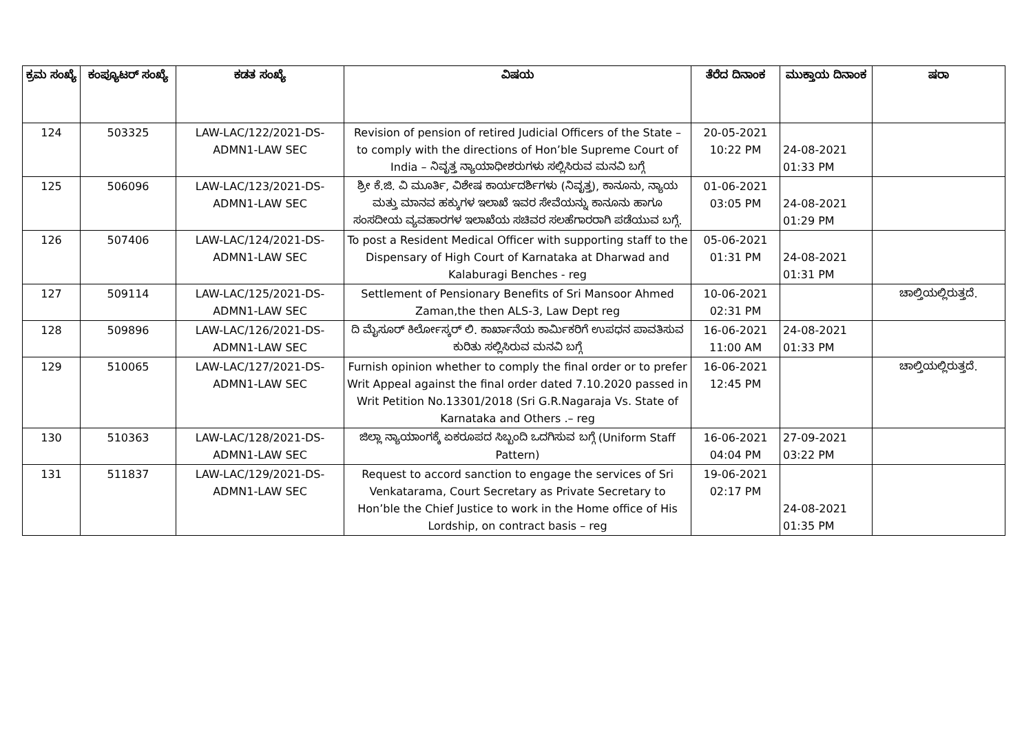| ಕ್ರಮ ಸಂಖ್ಯೆ | ಕಂಪ್ಯೂಟರ್ ಸಂಖ್ಯೆ | ಕಡತ ಸಂಖ್ಯೆ | ವಿಷಯ | ತೆರೆದ ದಿನಾಂಕ | ಮುಕ್ತಾಯ ದಿನಾಂಕ | ಷರಾ |
| --- | --- | --- | --- | --- | --- | --- |
| 124 | 503325 | LAW-LAC/122/2021-DS-ADMN1-LAW SEC | Revision of pension of retired Judicial Officers of the State – to comply with the directions of Hon’ble Supreme Court of India – ನಿವೃತ್ತ ನ್ಯಾಯಾಧೀಶರುಗಳು ಸಲ್ಲಿಸಿರುವ ಮನವಿ ಬಗ್ಗೆ | 20-05-2021 10:22 PM | 24-08-2021 01:33 PM | |
| 125 | 506096 | LAW-LAC/123/2021-DS-ADMN1-LAW SEC | ಶ್ರೀ ಕೆ.ಜಿ. ವಿ ಮೂರ್ತಿ, ವಿಶೇಷ ಕಾರ್ಯದರ್ಶಿಗಳು (ನಿವೃತ್ತ), ಕಾನೂನು, ನ್ಯಾಯ ಮತ್ತು ಮಾನವ ಹಕ್ಕುಗಳ ಇಲಾಖೆ ಇವರ ಸೇವೆಯನ್ನು ಕಾನೂನು ಹಾಗೂ ಸಂಸದೀಯ ವ್ಯವಹಾರಗಳ ಇಲಾಖೆಯ ಸಚಿವರ ಸಲಹೆಗಾರರಾಗಿ ಪಡೆಯುವ ಬಗ್ಗೆ. | 01-06-2021 03:05 PM | 24-08-2021 01:29 PM | |
| 126 | 507406 | LAW-LAC/124/2021-DS-ADMN1-LAW SEC | To post a Resident Medical Officer with supporting staff to the Dispensary of High Court of Karnataka at Dharwad and Kalaburagi Benches - reg | 05-06-2021 01:31 PM | 24-08-2021 01:31 PM | |
| 127 | 509114 | LAW-LAC/125/2021-DS-ADMN1-LAW SEC | Settlement of Pensionary Benefits of Sri Mansoor Ahmed Zaman,the then ALS-3, Law Dept reg | 10-06-2021 02:31 PM | | ಚಾಲ್ತಿಯಲ್ಲಿರುತ್ತದೆ. |
| 128 | 509896 | LAW-LAC/126/2021-DS-ADMN1-LAW SEC | ದಿ ಮೈಸೂರ್ ಕಿರ್ಲೋಸ್ಕರ್ ಲಿ. ಕಾರ್ಖಾನೆಯ ಕಾರ್ಮಿಕರಿಗೆ ಉಪಧನ ಪಾವತಿಸುವ ಕುರಿತು ಸಲ್ಲಿಸಿರುವ ಮನವಿ ಬಗ್ಗೆ | 16-06-2021 11:00 AM | 24-08-2021 01:33 PM | |
| 129 | 510065 | LAW-LAC/127/2021-DS-ADMN1-LAW SEC | Furnish opinion whether to comply the final order or to prefer Writ Appeal against the final order dated 7.10.2020 passed in Writ Petition No.13301/2018 (Sri G.R.Nagaraja Vs. State of Karnataka and Others .– reg | 16-06-2021 12:45 PM | | ಚಾಲ್ತಿಯಲ್ಲಿರುತ್ತದೆ. |
| 130 | 510363 | LAW-LAC/128/2021-DS-ADMN1-LAW SEC | ಜಿಲ್ಲಾ ನ್ಯಾಯಾಂಗಕ್ಕೆ ಏಕರೂಪದ ಸಿಬ್ಬಂದಿ ಒದಗಿಸುವ ಬಗ್ಗೆ (Uniform Staff Pattern) | 16-06-2021 04:04 PM | 27-09-2021 03:22 PM | |
| 131 | 511837 | LAW-LAC/129/2021-DS-ADMN1-LAW SEC | Request to accord sanction to engage the services of Sri Venkatarama, Court Secretary as Private Secretary to Hon’ble the Chief Justice to work in the Home office of His Lordship, on contract basis – reg | 19-06-2021 02:17 PM | 24-08-2021 01:35 PM | |